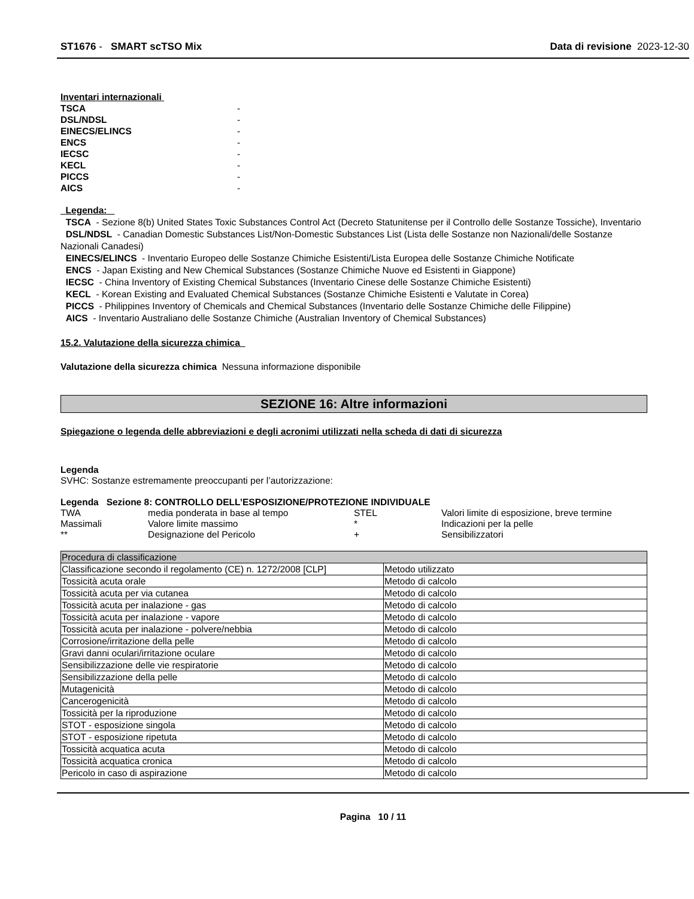ST1676 - SMART scTSO Mix Data di revisione 2023-12-30
Inventari internazionali
| TSCA | - |
| DSL/NDSL | - |
| EINECS/ELINCS | - |
| ENCS | - |
| IECSC | - |
| KECL | - |
| PICCS | - |
| AICS | - |
Legenda:
TSCA - Sezione 8(b) United States Toxic Substances Control Act (Decreto Statunitense per il Controllo delle Sostanze Tossiche), Inventario
DSL/NDSL - Canadian Domestic Substances List/Non-Domestic Substances List (Lista delle Sostanze non Nazionali/delle Sostanze Nazionali Canadesi)
EINECS/ELINCS - Inventario Europeo delle Sostanze Chimiche Esistenti/Lista Europea delle Sostanze Chimiche Notificate
ENCS - Japan Existing and New Chemical Substances (Sostanze Chimiche Nuove ed Esistenti in Giappone)
IECSC - China Inventory of Existing Chemical Substances (Inventario Cinese delle Sostanze Chimiche Esistenti)
KECL - Korean Existing and Evaluated Chemical Substances (Sostanze Chimiche Esistenti e Valutate in Corea)
PICCS - Philippines Inventory of Chemicals and Chemical Substances (Inventario delle Sostanze Chimiche delle Filippine)
AICS - Inventario Australiano delle Sostanze Chimiche (Australian Inventory of Chemical Substances)
15.2. Valutazione della sicurezza chimica
Valutazione della sicurezza chimica Nessuna informazione disponibile
SEZIONE 16: Altre informazioni
Spiegazione o legenda delle abbreviazioni e degli acronimi utilizzati nella scheda di dati di sicurezza
Legenda
SVHC: Sostanze estremamente preoccupanti per l’autorizzazione:
Legenda Sezione 8: CONTROLLO DELL’ESPOSIZIONE/PROTEZIONE INDIVIDUALE
| TWA | media ponderata in base al tempo | STEL | Valori limite di esposizione, breve termine |
| Massimali | Valore limite massimo | * | Indicazioni per la pelle |
| ** | Designazione del Pericolo | + | Sensibilizzatori |
| Procedura di classificazione | |
| --- | --- |
| Classificazione secondo il regolamento (CE) n. 1272/2008 [CLP] | Metodo utilizzato |
| Tossicità acuta orale | Metodo di calcolo |
| Tossicità acuta per via cutanea | Metodo di calcolo |
| Tossicità acuta per inalazione - gas | Metodo di calcolo |
| Tossicità acuta per inalazione - vapore | Metodo di calcolo |
| Tossicità acuta per inalazione - polvere/nebbia | Metodo di calcolo |
| Corrosione/irritazione della pelle | Metodo di calcolo |
| Gravi danni oculari/irritazione oculare | Metodo di calcolo |
| Sensibilizzazione delle vie respiratorie | Metodo di calcolo |
| Sensibilizzazione della pelle | Metodo di calcolo |
| Mutagenicità | Metodo di calcolo |
| Cancerogenicità | Metodo di calcolo |
| Tossicità per la riproduzione | Metodo di calcolo |
| STOT - esposizione singola | Metodo di calcolo |
| STOT - esposizione ripetuta | Metodo di calcolo |
| Tossicità acquatica acuta | Metodo di calcolo |
| Tossicità acquatica cronica | Metodo di calcolo |
| Pericolo in caso di aspirazione | Metodo di calcolo |
Pagina 10 / 11